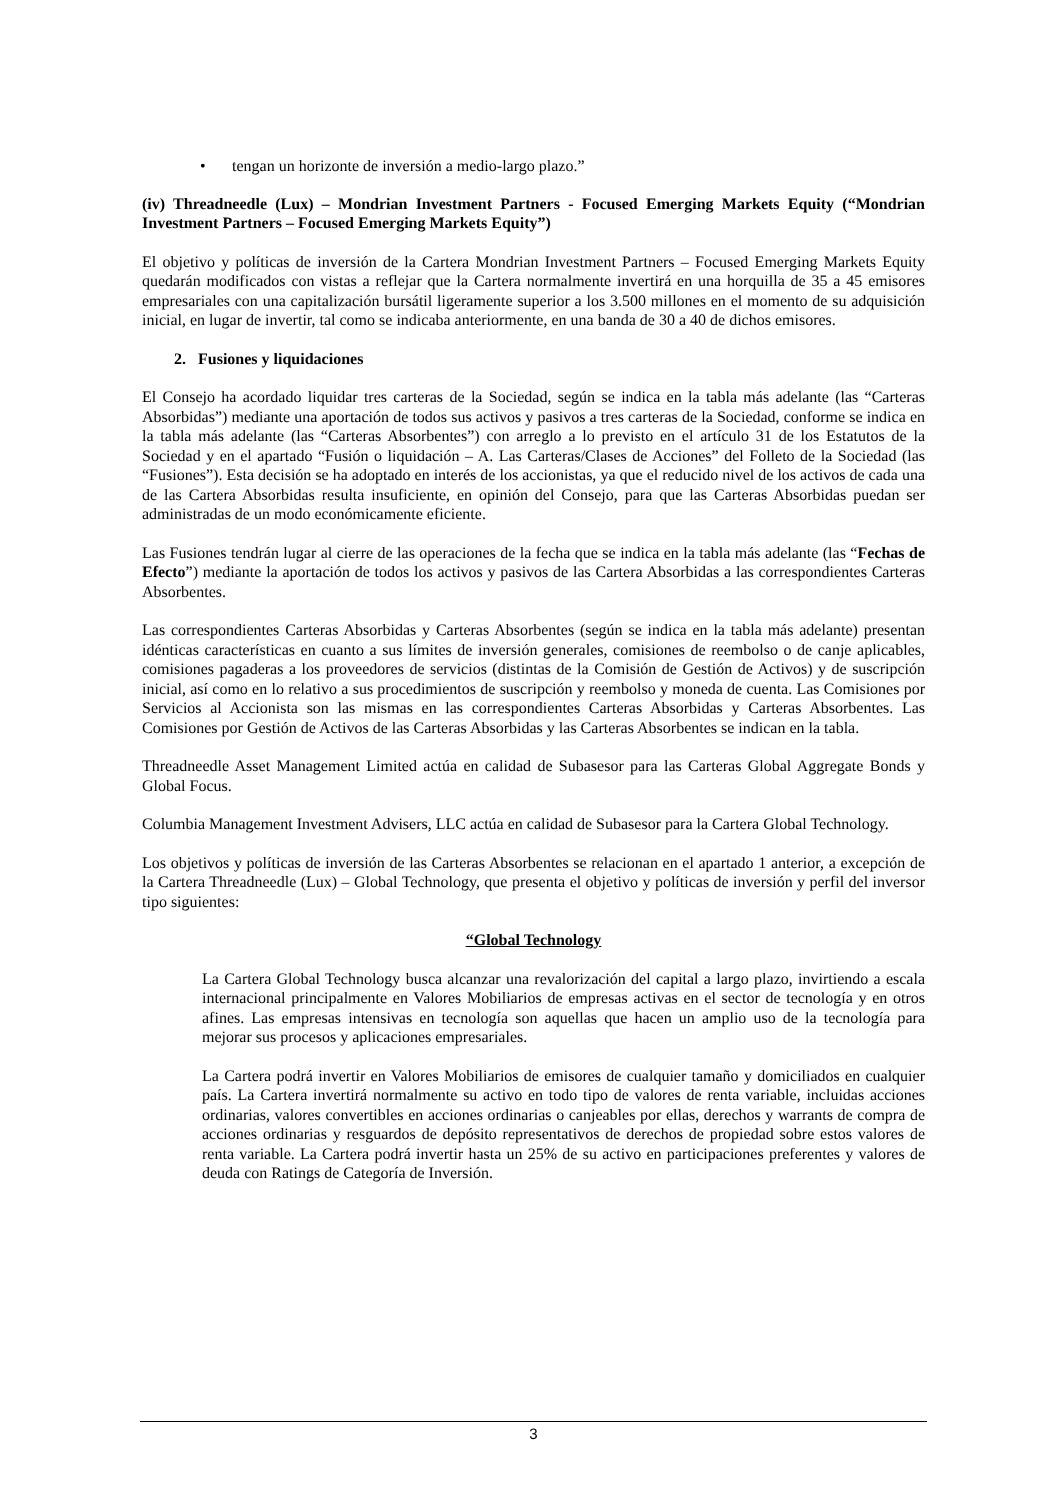• tengan un horizonte de inversión a medio-largo plazo.”
(iv) Threadneedle (Lux) – Mondrian Investment Partners - Focused Emerging Markets Equity (“Mondrian Investment Partners – Focused Emerging Markets Equity”)
El objetivo y políticas de inversión de la Cartera Mondrian Investment Partners – Focused Emerging Markets Equity quedarán modificados con vistas a reflejar que la Cartera normalmente invertirá en una horquilla de 35 a 45 emisores empresariales con una capitalización bursátil ligeramente superior a los 3.500 millones en el momento de su adquisición inicial, en lugar de invertir, tal como se indicaba anteriormente, en una banda de 30 a 40 de dichos emisores.
2. Fusiones y liquidaciones
El Consejo ha acordado liquidar tres carteras de la Sociedad, según se indica en la tabla más adelante (las “Carteras Absorbidas”) mediante una aportación de todos sus activos y pasivos a tres carteras de la Sociedad, conforme se indica en la tabla más adelante (las “Carteras Absorbentes”) con arreglo a lo previsto en el artículo 31 de los Estatutos de la Sociedad y en el apartado “Fusión o liquidación – A. Las Carteras/Clases de Acciones” del Folleto de la Sociedad (las “Fusiones”). Esta decisión se ha adoptado en interés de los accionistas, ya que el reducido nivel de los activos de cada una de las Cartera Absorbidas resulta insuficiente, en opinión del Consejo, para que las Carteras Absorbidas puedan ser administradas de un modo económicamente eficiente.
Las Fusiones tendrán lugar al cierre de las operaciones de la fecha que se indica en la tabla más adelante (las “Fechas de Efecto”) mediante la aportación de todos los activos y pasivos de las Cartera Absorbidas a las correspondientes Carteras Absorbentes.
Las correspondientes Carteras Absorbidas y Carteras Absorbentes (según se indica en la tabla más adelante) presentan idénticas características en cuanto a sus límites de inversión generales, comisiones de reembolso o de canje aplicables, comisiones pagaderas a los proveedores de servicios (distintas de la Comisión de Gestión de Activos) y de suscripción inicial, así como en lo relativo a sus procedimientos de suscripción y reembolso y moneda de cuenta. Las Comisiones por Servicios al Accionista son las mismas en las correspondientes Carteras Absorbidas y Carteras Absorbentes. Las Comisiones por Gestión de Activos de las Carteras Absorbidas y las Carteras Absorbentes se indican en la tabla.
Threadneedle Asset Management Limited actúa en calidad de Subasesor para las Carteras Global Aggregate Bonds y Global Focus.
Columbia Management Investment Advisers, LLC actúa en calidad de Subasesor para la Cartera Global Technology.
Los objetivos y políticas de inversión de las Carteras Absorbentes se relacionan en el apartado 1 anterior, a excepción de la Cartera Threadneedle (Lux) – Global Technology, que presenta el objetivo y políticas de inversión y perfil del inversor tipo siguientes:
“Global Technology
La Cartera Global Technology busca alcanzar una revalorización del capital a largo plazo, invirtiendo a escala internacional principalmente en Valores Mobiliarios de empresas activas en el sector de tecnología y en otros afines. Las empresas intensivas en tecnología son aquellas que hacen un amplio uso de la tecnología para mejorar sus procesos y aplicaciones empresariales.
La Cartera podrá invertir en Valores Mobiliarios de emisores de cualquier tamaño y domiciliados en cualquier país. La Cartera invertirá normalmente su activo en todo tipo de valores de renta variable, incluidas acciones ordinarias, valores convertibles en acciones ordinarias o canjeables por ellas, derechos y warrants de compra de acciones ordinarias y resguardos de depósito representativos de derechos de propiedad sobre estos valores de renta variable. La Cartera podrá invertir hasta un 25% de su activo en participaciones preferentes y valores de deuda con Ratings de Categoría de Inversión.
3